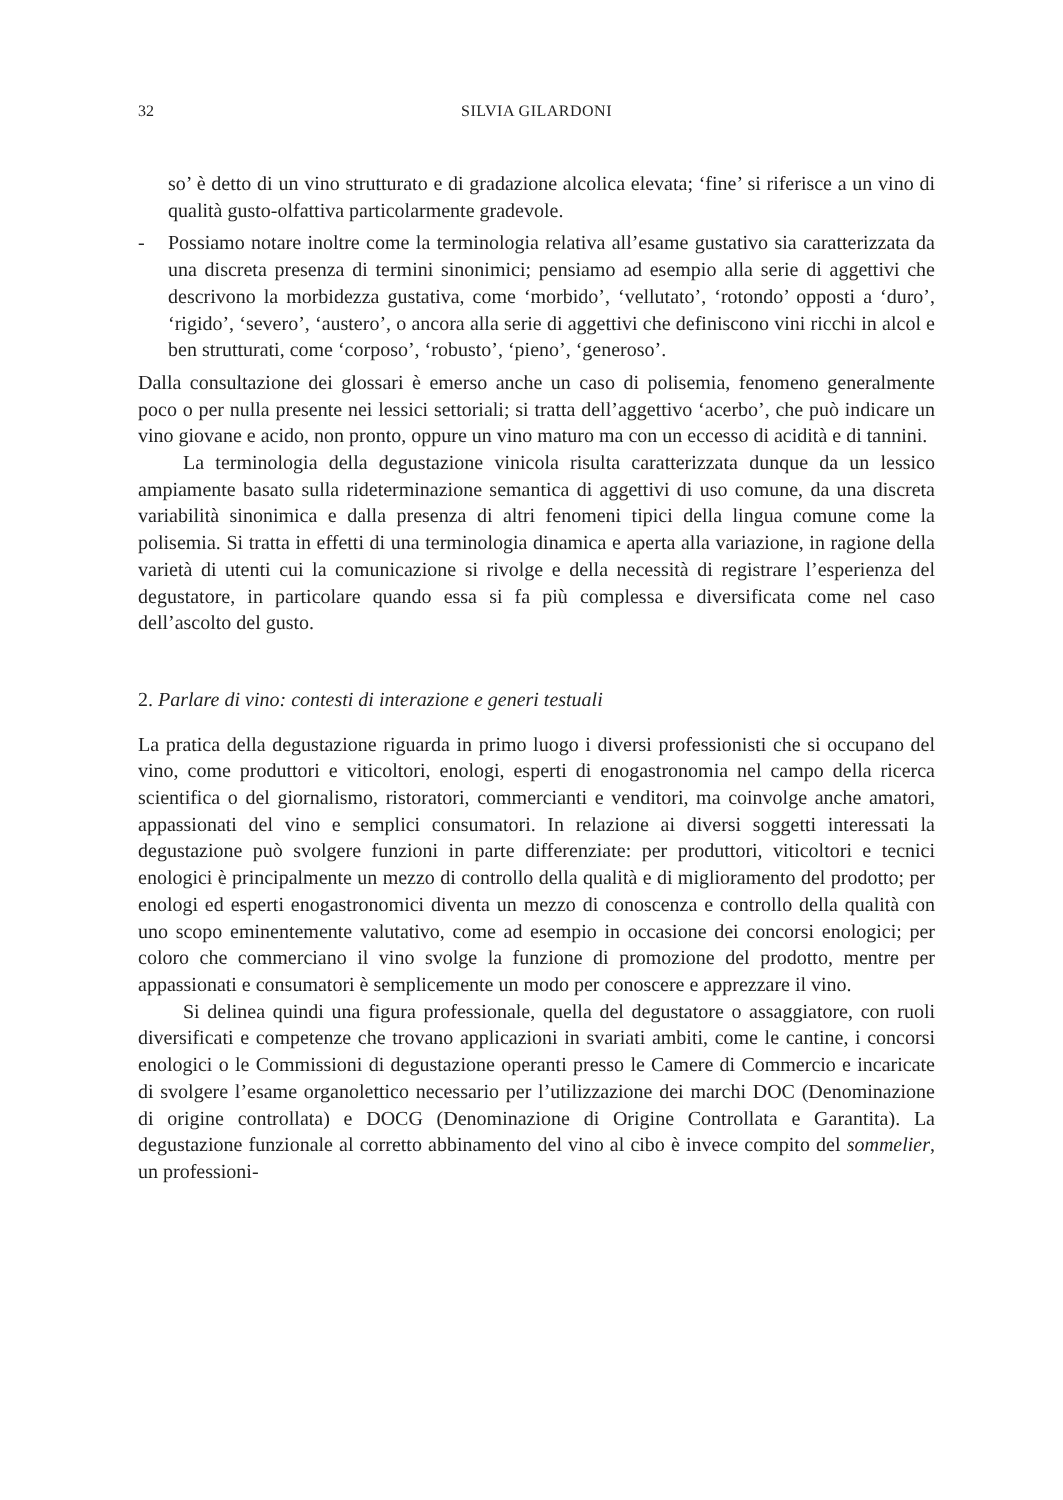32 SILVIA GILARDONI
so’ è detto di un vino strutturato e di gradazione alcolica elevata; ‘fine’ si riferisce a un vino di qualità gusto-olfattiva particolarmente gradevole.
- Possiamo notare inoltre come la terminologia relativa all’esame gustativo sia caratterizzata da una discreta presenza di termini sinonimici; pensiamo ad esempio alla serie di aggettivi che descrivono la morbidezza gustativa, come ‘morbido’, ‘vellutato’, ‘rotondo’ opposti a ‘duro’, ‘rigido’, ‘severo’, ‘austero’, o ancora alla serie di aggettivi che definiscono vini ricchi in alcol e ben strutturati, come ‘corposo’, ‘robusto’, ‘pieno’, ‘generoso’.
Dalla consultazione dei glossari è emerso anche un caso di polisemia, fenomeno generalmente poco o per nulla presente nei lessici settoriali; si tratta dell’aggettivo ‘acerbo’, che può indicare un vino giovane e acido, non pronto, oppure un vino maturo ma con un eccesso di acidità e di tannini.
La terminologia della degustazione vinicola risulta caratterizzata dunque da un lessico ampiamente basato sulla rideterminazione semantica di aggettivi di uso comune, da una discreta variabilità sinonimica e dalla presenza di altri fenomeni tipici della lingua comune come la polisemia. Si tratta in effetti di una terminologia dinamica e aperta alla variazione, in ragione della varietà di utenti cui la comunicazione si rivolge e della necessità di registrare l’esperienza del degustatore, in particolare quando essa si fa più complessa e diversificata come nel caso dell’ascolto del gusto.
2. Parlare di vino: contesti di interazione e generi testuali
La pratica della degustazione riguarda in primo luogo i diversi professionisti che si occupano del vino, come produttori e viticoltori, enologi, esperti di enogastronomia nel campo della ricerca scientifica o del giornalismo, ristoratori, commercianti e venditori, ma coinvolge anche amatori, appassionati del vino e semplici consumatori. In relazione ai diversi soggetti interessati la degustazione può svolgere funzioni in parte differenziate: per produttori, viticoltori e tecnici enologici è principalmente un mezzo di controllo della qualità e di miglioramento del prodotto; per enologi ed esperti enogastronomici diventa un mezzo di conoscenza e controllo della qualità con uno scopo eminentemente valutativo, come ad esempio in occasione dei concorsi enologici; per coloro che commerciano il vino svolge la funzione di promozione del prodotto, mentre per appassionati e consumatori è semplicemente un modo per conoscere e apprezzare il vino.
Si delinea quindi una figura professionale, quella del degustatore o assaggiatore, con ruoli diversificati e competenze che trovano applicazioni in svariati ambiti, come le cantine, i concorsi enologici o le Commissioni di degustazione operanti presso le Camere di Commercio e incaricate di svolgere l’esame organolettico necessario per l’utilizzazione dei marchi DOC (Denominazione di origine controllata) e DOCG (Denominazione di Origine Controllata e Garantita). La degustazione funzionale al corretto abbinamento del vino al cibo è invece compito del sommelier, un professioni-